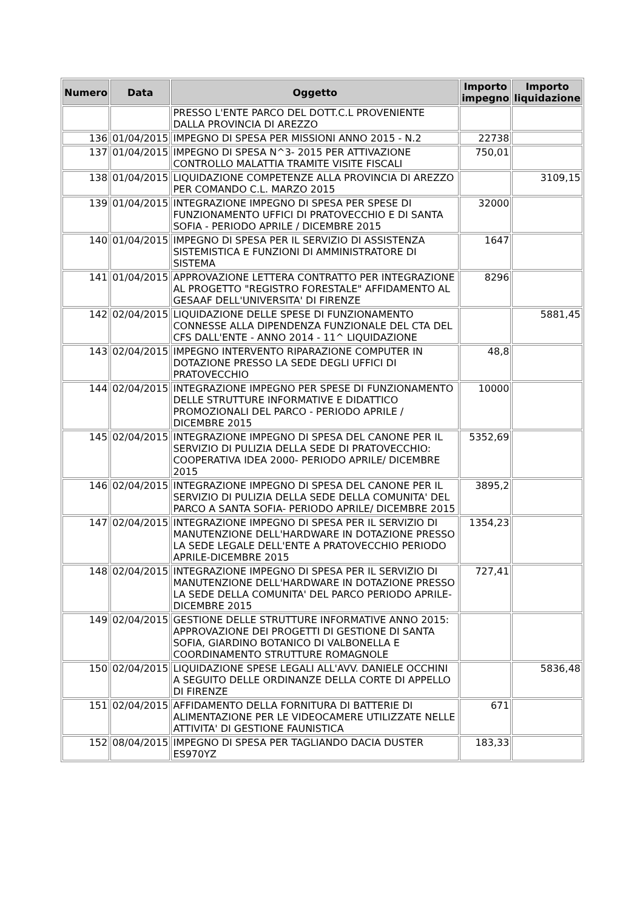| Numero | Data | Oggetto | Importo impegno | Importo liquidazione |
| --- | --- | --- | --- | --- |
| | | PRESSO L'ENTE PARCO DEL DOTT.C.L PROVENIENTE DALLA PROVINCIA DI AREZZO | | |
| 136 | 01/04/2015 | IMPEGNO DI SPESA PER MISSIONI ANNO 2015 - N.2 | 22738 | |
| 137 | 01/04/2015 | IMPEGNO DI SPESA N^3- 2015 PER ATTIVAZIONE CONTROLLO MALATTIA TRAMITE VISITE FISCALI | 750,01 | |
| 138 | 01/04/2015 | LIQUIDAZIONE COMPETENZE ALLA PROVINCIA DI AREZZO PER COMANDO C.L. MARZO 2015 | | 3109,15 |
| 139 | 01/04/2015 | INTEGRAZIONE IMPEGNO DI SPESA PER SPESE DI FUNZIONAMENTO UFFICI DI PRATOVECCHIO E DI SANTA SOFIA - PERIODO APRILE / DICEMBRE 2015 | 32000 | |
| 140 | 01/04/2015 | IMPEGNO DI SPESA PER IL SERVIZIO DI ASSISTENZA SISTEMISTICA E FUNZIONI DI AMMINISTRATORE DI SISTEMA | 1647 | |
| 141 | 01/04/2015 | APPROVAZIONE LETTERA CONTRATTO PER INTEGRAZIONE AL PROGETTO "REGISTRO FORESTALE" AFFIDAMENTO AL GESAAF DELL'UNIVERSITA' DI FIRENZE | 8296 | |
| 142 | 02/04/2015 | LIQUIDAZIONE DELLE SPESE DI FUNZIONAMENTO CONNESSE ALLA DIPENDENZA FUNZIONALE DEL CTA DEL CFS DALL'ENTE - ANNO 2014 - 11^ LIQUIDAZIONE | | 5881,45 |
| 143 | 02/04/2015 | IMPEGNO INTERVENTO RIPARAZIONE COMPUTER IN DOTAZIONE PRESSO LA SEDE DEGLI UFFICI DI PRATOVECCHIO | 48,8 | |
| 144 | 02/04/2015 | INTEGRAZIONE IMPEGNO PER SPESE DI FUNZIONAMENTO DELLE STRUTTURE INFORMATIVE E DIDATTICO PROMOZIONALI DEL PARCO - PERIODO APRILE / DICEMBRE 2015 | 10000 | |
| 145 | 02/04/2015 | INTEGRAZIONE IMPEGNO DI SPESA DEL CANONE PER IL SERVIZIO DI PULIZIA DELLA SEDE DI PRATOVECCHIO: COOPERATIVA IDEA 2000- PERIODO APRILE/ DICEMBRE 2015 | 5352,69 | |
| 146 | 02/04/2015 | INTEGRAZIONE IMPEGNO DI SPESA DEL CANONE PER IL SERVIZIO DI PULIZIA DELLA SEDE DELLA COMUNITA' DEL PARCO A SANTA SOFIA- PERIODO APRILE/ DICEMBRE 2015 | 3895,2 | |
| 147 | 02/04/2015 | INTEGRAZIONE IMPEGNO DI SPESA PER IL SERVIZIO DI MANUTENZIONE DELL'HARDWARE IN DOTAZIONE PRESSO LA SEDE LEGALE DELL'ENTE A PRATOVECCHIO PERIODO APRILE-DICEMBRE 2015 | 1354,23 | |
| 148 | 02/04/2015 | INTEGRAZIONE IMPEGNO DI SPESA PER IL SERVIZIO DI MANUTENZIONE DELL'HARDWARE IN DOTAZIONE PRESSO LA SEDE DELLA COMUNITA' DEL PARCO PERIODO APRILE-DICEMBRE 2015 | 727,41 | |
| 149 | 02/04/2015 | GESTIONE DELLE STRUTTURE INFORMATIVE ANNO 2015: APPROVAZIONE DEI PROGETTI DI GESTIONE DI SANTA SOFIA, GIARDINO BOTANICO DI VALBONELLA E COORDINAMENTO STRUTTURE ROMAGNOLE | | |
| 150 | 02/04/2015 | LIQUIDAZIONE SPESE LEGALI ALL'AVV. DANIELE OCCHINI A SEGUITO DELLE ORDINANZE DELLA CORTE DI APPELLO DI FIRENZE | | 5836,48 |
| 151 | 02/04/2015 | AFFIDAMENTO DELLA FORNITURA DI BATTERIE DI ALIMENTAZIONE PER LE VIDEOCAMERE UTILIZZATE NELLE ATTIVITA' DI GESTIONE FAUNISTICA | 671 | |
| 152 | 08/04/2015 | IMPEGNO DI SPESA PER TAGLIANDO DACIA DUSTER ES970YZ | 183,33 | |